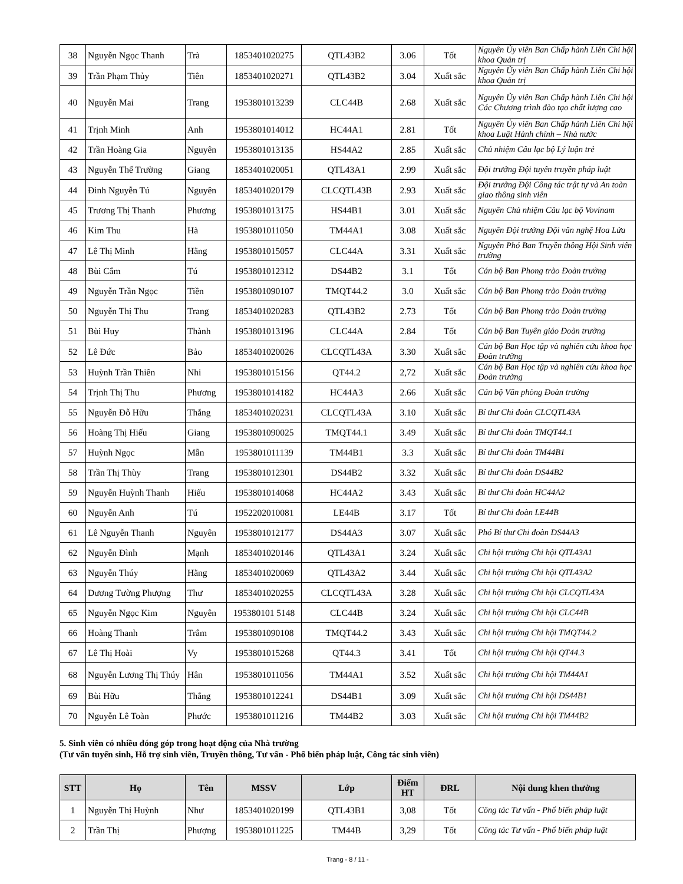| 38 | Nguyễn Ngọc Thanh | Trà | 1853401020275 | QTL43B2 | 3.06 | Tốt | Nguyên Ủy viên Ban Chấp hành Liên Chi hội khoa Quản trị |
| 39 | Trần Phạm Thủy | Tiên | 1853401020271 | QTL43B2 | 3.04 | Xuất sắc | Nguyên Ủy viên Ban Chấp hành Liên Chi hội khoa Quản trị |
| 40 | Nguyễn Mai | Trang | 1953801013239 | CLC44B | 2.68 | Xuất sắc | Nguyên Ủy viên Ban Chấp hành Liên Chi hội Các Chương trình đào tạo chất lượng cao |
| 41 | Trịnh Minh | Anh | 1953801014012 | HC44A1 | 2.81 | Tốt | Nguyên Ủy viên Ban Chấp hành Liên Chi hội khoa Luật Hành chính – Nhà nước |
| 42 | Trần Hoàng Gia | Nguyên | 1953801013135 | HS44A2 | 2.85 | Xuất sắc | Chủ nhiệm Câu lạc bộ Lý luận trẻ |
| 43 | Nguyễn Thế Trường | Giang | 1853401020051 | QTL43A1 | 2.99 | Xuất sắc | Đội trưởng Đội tuyên truyền pháp luật |
| 44 | Đinh Nguyễn Tú | Nguyên | 1853401020179 | CLCQTL43B | 2.93 | Xuất sắc | Đội trưởng Đội Công tác trật tự và An toàn giao thông sinh viên |
| 45 | Trương Thị Thanh | Phương | 1953801013175 | HS44B1 | 3.01 | Xuất sắc | Nguyên Chủ nhiệm Câu lạc bộ Vovinam |
| 46 | Kim Thu | Hà | 1953801011050 | TM44A1 | 3.08 | Xuất sắc | Nguyên Đội trưởng Đội văn nghệ Hoa Lửa |
| 47 | Lê Thị Minh | Hằng | 1953801015057 | CLC44A | 3.31 | Xuất sắc | Nguyên Phó Ban Truyền thông Hội Sinh viên trường |
| 48 | Bùi Cẩm | Tú | 1953801012312 | DS44B2 | 3.1 | Tốt | Cán bộ Ban Phong trào Đoàn trường |
| 49 | Nguyễn Trần Ngọc | Tiền | 1953801090107 | TMQT44.2 | 3.0 | Xuất sắc | Cán bộ Ban Phong trào Đoàn trường |
| 50 | Nguyễn Thị Thu | Trang | 1853401020283 | QTL43B2 | 2.73 | Tốt | Cán bộ Ban Phong trào Đoàn trường |
| 51 | Bùi Huy | Thành | 1953801013196 | CLC44A | 2.84 | Tốt | Cán bộ Ban Tuyên giáo Đoàn trường |
| 52 | Lê Đức | Bảo | 1853401020026 | CLCQTL43A | 3.30 | Xuất sắc | Cán bộ Ban Học tập và nghiên cứu khoa học Đoàn trường |
| 53 | Huỳnh Trần Thiên | Nhi | 1953801015156 | QT44.2 | 2,72 | Xuất sắc | Cán bộ Ban Học tập và nghiên cứu khoa học Đoàn trường |
| 54 | Trịnh Thị Thu | Phương | 1953801014182 | HC44A3 | 2.66 | Xuất sắc | Cán bộ Văn phòng Đoàn trường |
| 55 | Nguyễn Đỗ Hữu | Thắng | 1853401020231 | CLCQTL43A | 3.10 | Xuất sắc | Bí thư Chi đoàn CLCQTL43A |
| 56 | Hoàng Thị Hiếu | Giang | 1953801090025 | TMQT44.1 | 3.49 | Xuất sắc | Bí thư Chi đoàn TMQT44.1 |
| 57 | Huỳnh Ngọc | Mẫn | 1953801011139 | TM44B1 | 3.3 | Xuất sắc | Bí thư Chi đoàn TM44B1 |
| 58 | Trần Thị Thùy | Trang | 1953801012301 | DS44B2 | 3.32 | Xuất sắc | Bí thư Chi đoàn DS44B2 |
| 59 | Nguyễn Huỳnh Thanh | Hiếu | 1953801014068 | HC44A2 | 3.43 | Xuất sắc | Bí thư Chi đoàn HC44A2 |
| 60 | Nguyễn Anh | Tú | 1952202010081 | LE44B | 3.17 | Tốt | Bí thư Chi đoàn LE44B |
| 61 | Lê Nguyễn Thanh | Nguyên | 1953801012177 | DS44A3 | 3.07 | Xuất sắc | Phó Bí thư Chi đoàn DS44A3 |
| 62 | Nguyễn Đình | Mạnh | 1853401020146 | QTL43A1 | 3.24 | Xuất sắc | Chi hội trưởng Chi hội QTL43A1 |
| 63 | Nguyễn Thúy | Hằng | 1853401020069 | QTL43A2 | 3.44 | Xuất sắc | Chi hội trưởng Chi hội QTL43A2 |
| 64 | Dương Tường Phượng | Thư | 1853401020255 | CLCQTL43A | 3.28 | Xuất sắc | Chi hội trưởng Chi hội CLCQTL43A |
| 65 | Nguyễn Ngọc Kim | Nguyên | 195380101 5148 | CLC44B | 3.24 | Xuất sắc | Chi hội trưởng Chi hội CLC44B |
| 66 | Hoàng Thanh | Trâm | 1953801090108 | TMQT44.2 | 3.43 | Xuất sắc | Chi hội trưởng Chi hội TMQT44.2 |
| 67 | Lê Thị Hoài | Vy | 1953801015268 | QT44.3 | 3.41 | Tốt | Chi hội trưởng Chi hội QT44.3 |
| 68 | Nguyễn Lương Thị Thúy | Hân | 1953801011056 | TM44A1 | 3.52 | Xuất sắc | Chi hội trưởng Chi hội TM44A1 |
| 69 | Bùi Hữu | Thắng | 1953801012241 | DS44B1 | 3.09 | Xuất sắc | Chi hội trưởng Chi hội DS44B1 |
| 70 | Nguyễn Lê Toàn | Phước | 1953801011216 | TM44B2 | 3.03 | Xuất sắc | Chi hội trưởng Chi hội TM44B2 |
5. Sinh viên có nhiều đóng góp trong hoạt động của Nhà trường
(Tư vấn tuyển sinh, Hỗ trợ sinh viên, Truyền thông, Tư vấn - Phổ biến pháp luật, Công tác sinh viên)
| STT | Họ | Tên | MSSV | Lớp | Điểm HT | ĐRL | Nội dung khen thưởng |
| --- | --- | --- | --- | --- | --- | --- | --- |
| 1 | Nguyễn Thị Huỳnh | Như | 1853401020199 | QTL43B1 | 3,08 | Tốt | Công tác Tư vấn - Phổ biến pháp luật |
| 2 | Trần Thị | Phượng | 1953801011225 | TM44B | 3,29 | Tốt | Công tác Tư vấn - Phổ biến pháp luật |
Trang - 8 / 11 -